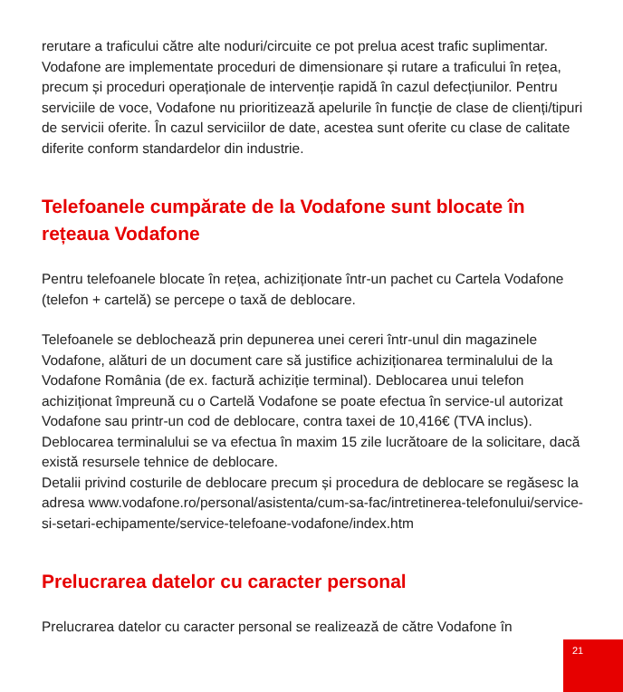rerutare a traficului către alte noduri/circuite ce pot prelua acest trafic suplimentar. Vodafone are implementate proceduri de dimensionare și rutare a traficului în rețea, precum și proceduri operaționale de intervenție rapidă în cazul defecțiunilor. Pentru serviciile de voce, Vodafone nu prioritizează apelurile în funcție de clase de clienți/tipuri de servicii oferite. În cazul serviciilor de date, acestea sunt oferite cu clase de calitate diferite conform standardelor din industrie.
Telefoanele cumpărate de la Vodafone sunt blocate în rețeaua Vodafone
Pentru telefoanele blocate în rețea, achiziționate într-un pachet cu Cartela Vodafone (telefon + cartelă) se percepe o taxă de deblocare.
Telefoanele se deblochează prin depunerea unei cereri într-unul din magazinele Vodafone, alături de un document care să justifice achiziționarea terminalului de la Vodafone România (de ex. factură achiziție terminal). Deblocarea unui telefon achiziționat împreună cu o Cartelă Vodafone se poate efectua în service-ul autorizat Vodafone sau printr-un cod de deblocare, contra taxei de 10,416€ (TVA inclus). Deblocarea terminalului se va efectua în maxim 15 zile lucrătoare de la solicitare, dacă există resursele tehnice de deblocare.
Detalii privind costurile de deblocare precum și procedura de deblocare se regăsesc la adresa www.vodafone.ro/personal/asistenta/cum-sa-fac/intretinerea-telefonului/service-si-setari-echipamente/service-telefoane-vodafone/index.htm
Prelucrarea datelor cu caracter personal
Prelucrarea datelor cu caracter personal se realizează de către Vodafone în
21